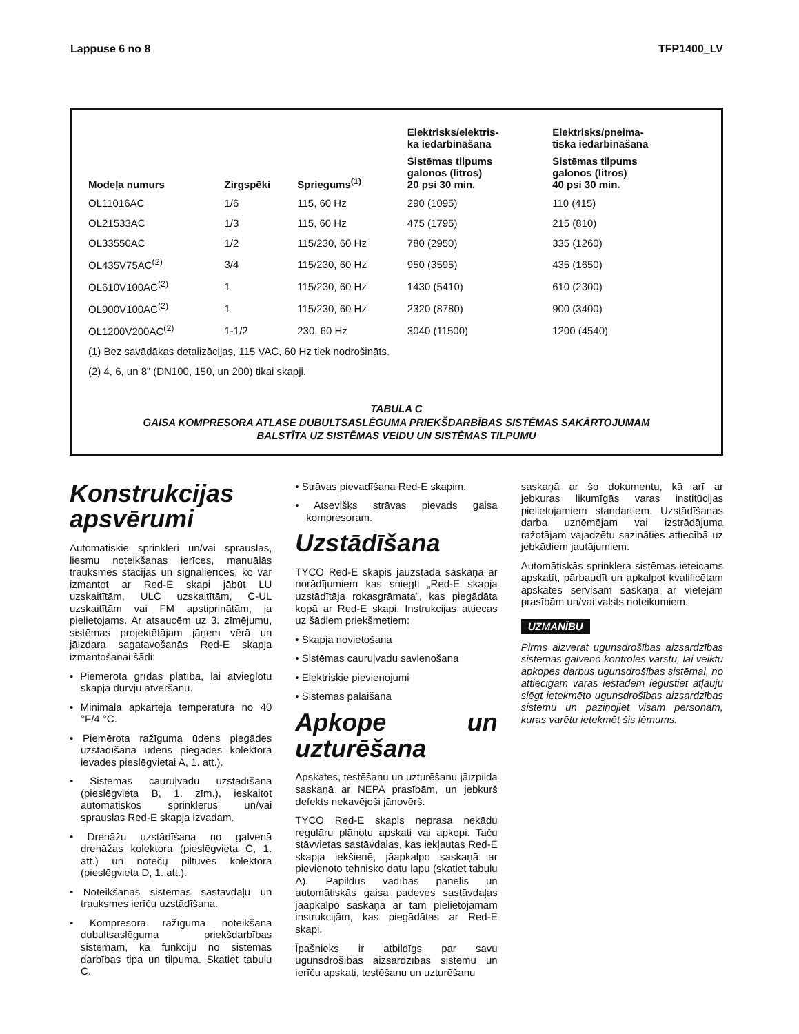Lappuse 6 no 8 TFP1400_LV
| Modeļa numurs | Zirgspēki | Spriegums<sup>(1)</sup> | Elektrisks/elektris- ka iedarbināšana | Elektrisks/pneima- tiska iedarbināšana |
| --- | --- | --- | --- | --- |
| | | | Sistēmas tilpums galonos (litros) 20 psi 30 min. | Sistēmas tilpums galonos (litros) 40 psi 30 min. |
| OL11016AC | 1/6 | 115, 60 Hz | 290 (1095) | 110 (415) |
| OL21533AC | 1/3 | 115, 60 Hz | 475 (1795) | 215 (810) |
| OL33550AC | 1/2 | 115/230, 60 Hz | 780 (2950) | 335 (1260) |
| OL435V75AC<sup>(2)</sup> | 3/4 | 115/230, 60 Hz | 950 (3595) | 435 (1650) |
| OL610V100AC<sup>(2)</sup> | 1 | 115/230, 60 Hz | 1430 (5410) | 610 (2300) |
| OL900V100AC<sup>(2)</sup> | 1 | 115/230, 60 Hz | 2320 (8780) | 900 (3400) |
| OL1200V200AC<sup>(2)</sup> | 1-1/2 | 230, 60 Hz | 3040 (11500) | 1200 (4540) |
| (1) Bez savādākas detalizācijas, 115 VAC, 60 Hz tiek nodrošināts. | | | | |
| (2) 4, 6, un 8” (DN100, 150, un 200) tikai skapji. | | | | |
TABULA C
GAISA KOMPRESORA ATLASE DUBULTSASLĒGUMA PRIEKŠDARBĪBAS SISTĒMAS SAKĀRTOJUMAM
BALSTĪTA UZ SISTĒMAS VEIDU UN SISTĒMAS TILPUMU
Konstrukcijas apsvērumi
Automātiskie sprinkleri un/vai sprauslas, liesmu noteikšanas ierīces, manuālās trauksmes stacijas un signālierīces, ko var izmantot ar Red-E skapi jābūt LU uzskaitītām, ULC uzskaitītām, C-UL uzskaitītām vai FM apstiprinātām, ja pielietojams. Ar atsaucēm uz 3. zīmējumu, sistēmas projektētājam jāņem vērā un jāizdara sagatavošanās Red-E skapja izmantošanai šādi:
• Piemērota grīdas platība, lai atvieglotu skapja durvju atvēršanu.
• Minimālā apkārtējā temperatūra no 40 °F/4 °C.
• Piemērota ražīguma ūdens piegādes uzstādīšana ūdens piegādes kolektora ievades pieslēgvietai A, 1. att.).
• Sistēmas cauruļvadu uzstādīšana (pieslēgvieta B, 1. zīm.), ieskaitot automātiskos sprinklerus un/vai sprauslas Red-E skapja izvadam.
• Drenāžu uzstādīšana no galvenā drenāžas kolektora (pieslēgvieta C, 1. att.) un notečų piltuves kolektora (pieslēgvieta D, 1. att.).
• Noteikšanas sistēmas sastāvdaļu un trauksmes ierīču uzstādīšana.
• Kompresora ražīguma noteikšana dubultsaslēguma priekšdarbības sistēmām, kā funkciju no sistēmas darbības tipa un tilpuma. Skatiet tabulu C.
• Strāvas pievadīšana Red-E skapim.
• Atsevišķs strāvas pievads gaisa kompresoram.
Uzstādīšana
TYCO Red-E skapis jāuzstāda saskaņā ar norādījumiem kas sniegti „Red-E skapja uzstādītāja rokasgrāmata”, kas piegādāta kopā ar Red-E skapi. Instrukcijas attiecas uz šādiem priekšmetiem:
• Skapja novietošana
• Sistēmas cauruļvadu savienošana
• Elektriskie pievienojumi
• Sistēmas palaišana
Apkope un uzturēšana
Apskates, testēšanu un uzturēšanu jāizpilda saskaņā ar NEPA prasībām, un jebkurš defekts nekavējoši jānovērš.
TYCO Red-E skapis neprasa nekādu regulāru plānotu apskati vai apkopi. Taču stāvvietas sastāvdaļas, kas iekļautas Red-E skapja iekšienē, jāapkalpo saskaņā ar pievienoto tehnisko datu lapu (skatiet tabulu A). Papildus vadības panelis un automātiskās gaisa padeves sastāvdaļas jāapkalpo saskaņā ar tām pielietojamām instrukcijām, kas piegādātas ar Red-E skapi.
Īpašnieks ir atbildīgs par savu ugunsdrošības aizsardzības sistēmu un ierīču apskati, testēšanu un uzturēšanu
saskaņā ar šo dokumentu, kā arī ar jebkuras likumīgās varas institūcijas pielietojamiem standartiem. Uzstādīšanas darba uzņēmējam vai izstrādājuma ražotājam vajadzētu sazināties attiecībā uz jebkādiem jautājumiem.
Automātiskās sprinklera sistēmas ieteicams apskatīt, pārbaudīt un apkalpot kvalificētam apskates servisam saskaņā ar vietējām prasībām un/vai valsts noteikumiem.
UZMANĪBU
Pirms aizverat ugunsdrošības aizsardzības sistēmas galveno kontroles vārstu, lai veiktu apkopes darbus ugunsdrošības sistēmai, no attiecīgām varas iestādēm iegūstiet atļauju slēgt ietekmēto ugunsdrošības aizsardzības sistēmu un paziņojiet visām personām, kuras varētu ietekmēt šis lēmums.